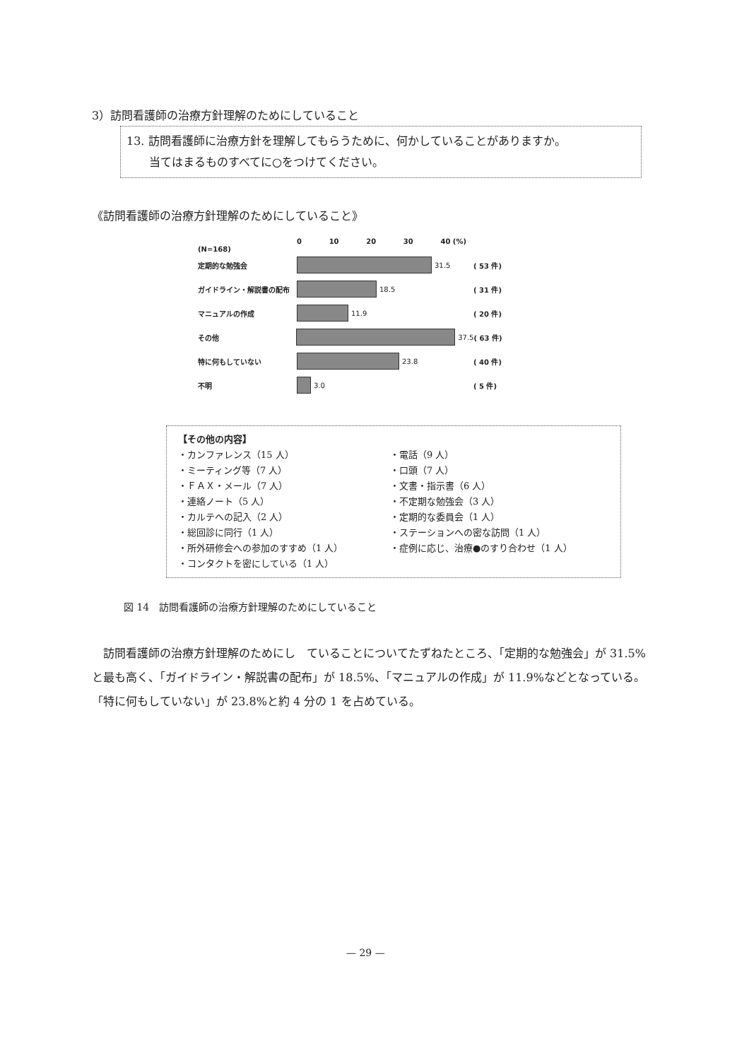3）訪問看護師の治療方針理解のためにしていること
13. 訪問看護師に治療方針を理解してもらうために、何かしていることがありますか。
　　当てはまるものすべてに○をつけてください。
《訪問看護師の治療方針理解のためにしていること》
0 10 20 30 40 (%)
(N=168)
定期的な勉強会 31.5 ( 53 件)
ガイドライン・解説書の配布 18.5 ( 31 件)
マニュアルの作成 11.9 ( 20 件)
その他 37.5 ( 63 件)
特に何もしていない 23.8 ( 40 件)
不明 3.0 ( 5 件)
【その他の内容】
・カンファレンス（15 人）
・ミーティング等（7 人）
・ＦＡＸ・メール（7 人）
・連絡ノート（5 人）
・カルテへの記入（2 人）
・総回診に同行（1 人）
・所外研修会への参加のすすめ（1 人）
・コンタクトを密にしている（1 人）
・電話（9 人）
・口頭（7 人）
・文書・指示書（6 人）
・不定期な勉強会（3 人）
・定期的な委員会（1 人）
・ステーションへの密な訪問（1 人）
・症例に応じ、治療●のすり合わせ（1 人）
図 14　訪問看護師の治療方針理解のためにしていること
訪問看護師の治療方針理解のためにし　ていることについてたずねたところ、「定期的な勉強会」が 31.5%と最も高く、「ガイドライン・解説書の配布」が 18.5%、「マニュアルの作成」が 11.9%などとなっている。「特に何もしていない」が 23.8%と約 4 分の 1 を占めている。
— 29 —